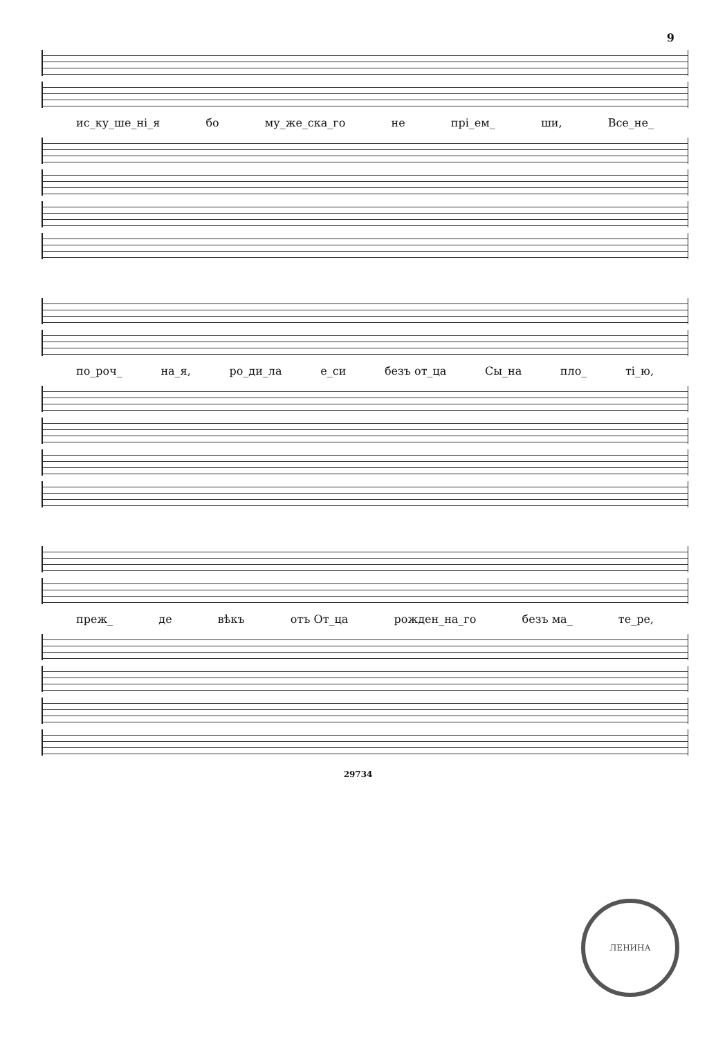9
ис_ку_ше_ні_я бо му_же_ска_го не прі_ем_ ши, Все_не_
по_роч_ на_я, ро_ди_ла е_си безъ от_ца Сы_на пло_ ті_ю,
преж_ де вѣкъ отъ От_ца рожден_на_го безъ ма_ те_ре,
29734
ЛЕНИНА